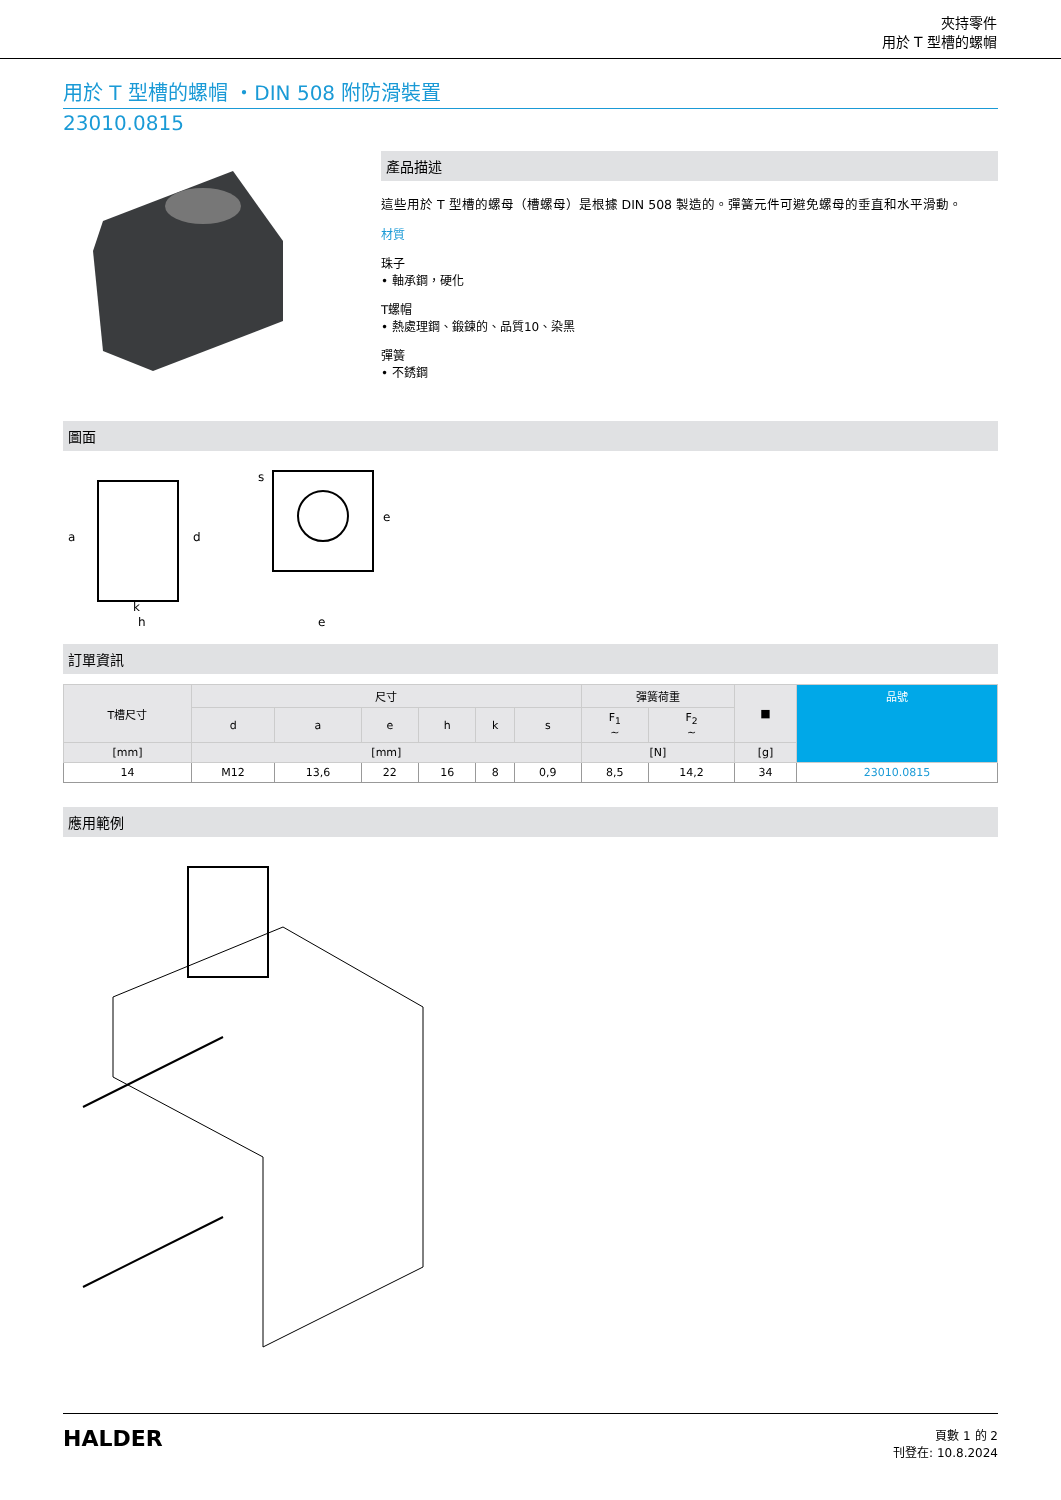夾持零件
用於 T 型槽的螺帽
用於 T 型槽的螺帽 ・DIN 508 附防滑裝置
23010.0815
產品描述
這些用於 T 型槽的螺母（槽螺母）是根據 DIN 508 製造的。彈簧元件可避免螺母的垂直和水平滑動。
材質
珠子
• 軸承鋼，硬化
T螺帽
• 熱處理鋼、鍛鍊的、品質10、染黑
彈簧
• 不銹鋼
圖面
k
h
e
a
d
e
s
訂單資訊
| T槽尺寸 | 尺寸 | | | | | | 彈簧荷重 | | ■ | 品號 |
| --- | --- | --- | --- | --- | --- | --- | --- | --- | --- | --- |
| | d | a | e | h | k | s | F<sub>1</sub> ~ | F<sub>2</sub> ~ | | |
| [mm] | [mm] | | | | | | [N] | | [g] | |
| 14 | M12 | 13,6 | 22 | 16 | 8 | 0,9 | 8,5 | 14,2 | 34 | 23010.0815 |
應用範例
HALDER
頁數 1 的 2
刊登在: 10.8.2024